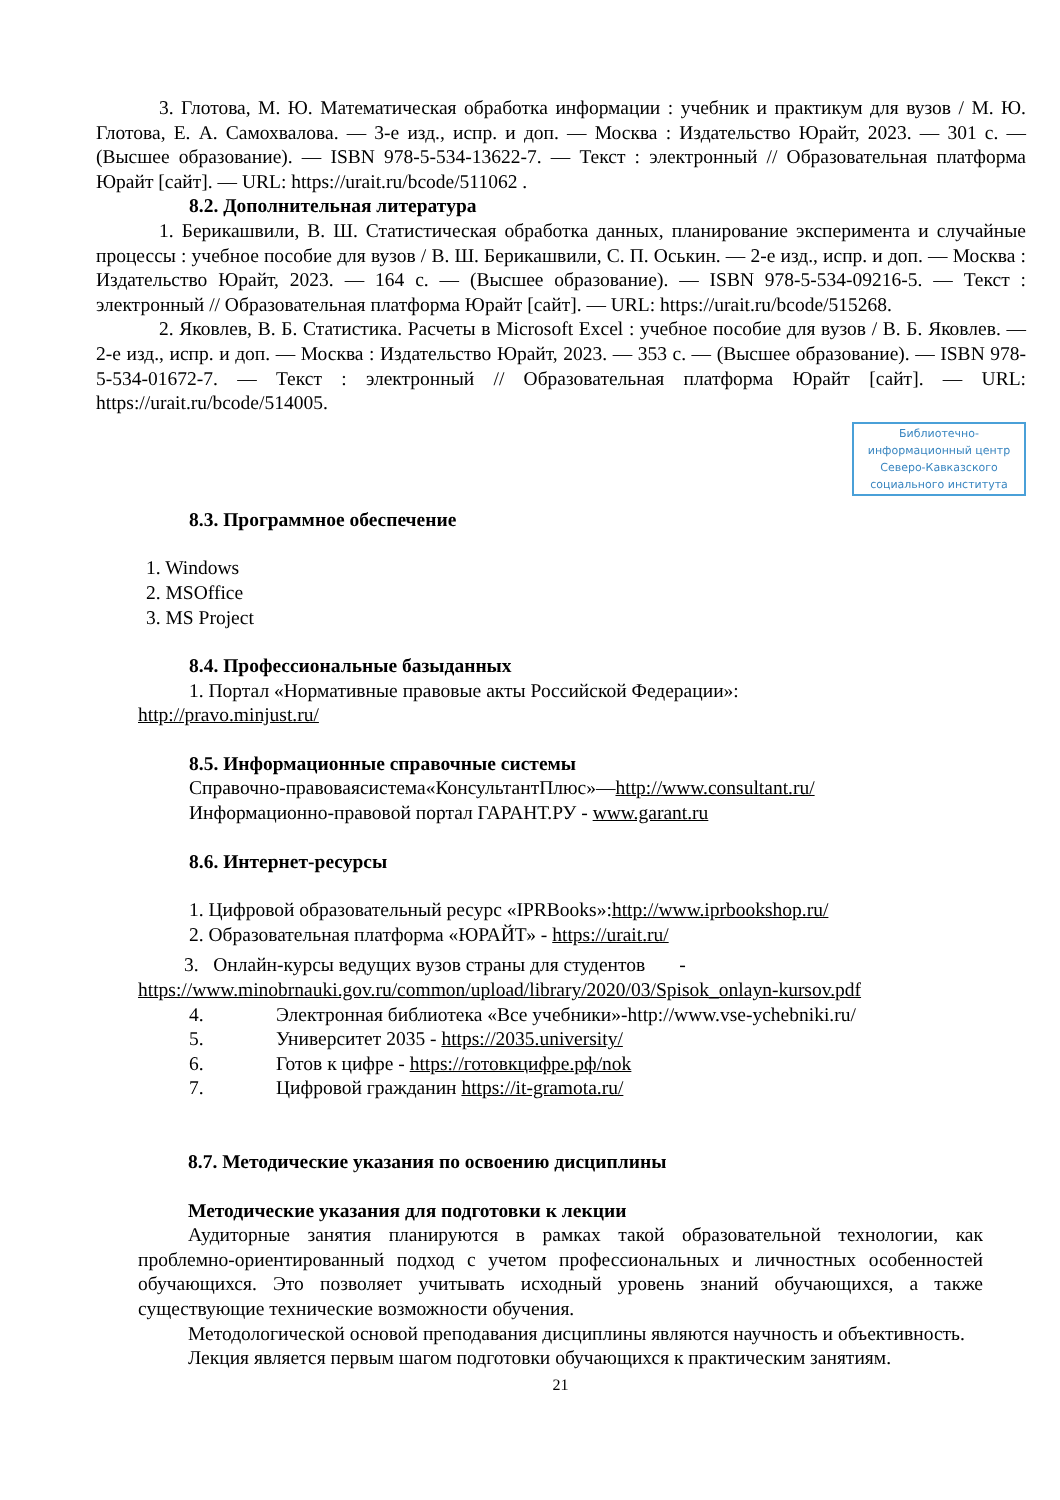3. Глотова, М. Ю. Математическая обработка информации : учебник и практикум для вузов / М. Ю. Глотова, Е. А. Самохвалова. — 3-е изд., испр. и доп. — Москва : Издательство Юрайт, 2023. — 301 с. — (Высшее образование). — ISBN 978-5-534-13622-7. — Текст : электронный // Образовательная платформа Юрайт [сайт]. — URL: https://urait.ru/bcode/511062 .
8.2. Дополнительная литература
1. Берикашвили, В. Ш. Статистическая обработка данных, планирование эксперимента и случайные процессы : учебное пособие для вузов / В. Ш. Берикашвили, С. П. Оськин. — 2-е изд., испр. и доп. — Москва : Издательство Юрайт, 2023. — 164 с. — (Высшее образование). — ISBN 978-5-534-09216-5. — Текст : электронный // Образовательная платформа Юрайт [сайт]. — URL: https://urait.ru/bcode/515268.
2. Яковлев, В. Б. Статистика. Расчеты в Microsoft Excel : учебное пособие для вузов / В. Б. Яковлев. — 2-е изд., испр. и доп. — Москва : Издательство Юрайт, 2023. — 353 с. — (Высшее образование). — ISBN 978-5-534-01672-7. — Текст : электронный // Образовательная платформа Юрайт [сайт]. — URL: https://urait.ru/bcode/514005.
Библиотечно-информационный центр Северо-Кавказского социального института
8.3. Программное обеспечение
1. Windows
2. MSOffice
3. MS Project
8.4. Профессиональные базыданных
1. Портал «Нормативные правовые акты Российской Федерации»:
http://pravo.minjust.ru/
8.5. Информационные справочные системы
Справочно-правоваясистема«КонсультантПлюс»—http://www.consultant.ru/
Информационно-правовой портал ГАРАНТ.РУ - www.garant.ru
8.6. Интернет-ресурсы
1. Цифровой образовательный ресурс «IPRBooks»:http://www.iprbookshop.ru/
2. Образовательная платформа «ЮРАЙТ» - https://urait.ru/
3. Онлайн-курсы ведущих вузов страны для студентов -
https://www.minobrnauki.gov.ru/common/upload/library/2020/03/Spisok_onlayn-kursov.pdf
4. Электронная библиотека «Все учебники»-http://www.vse-ychebniki.ru/
5. Университет 2035 - https://2035.university/
6. Готов к цифре - https://готовкцифре.рф/nok
7. Цифровой гражданин https://it-gramota.ru/
8.7. Методические указания по освоению дисциплины
Методические указания для подготовки к лекции
Аудиторные занятия планируются в рамках такой образовательной технологии, как проблемно-ориентированный подход с учетом профессиональных и личностных особенностей обучающихся. Это позволяет учитывать исходный уровень знаний обучающихся, а также существующие технические возможности обучения.
Методологической основой преподавания дисциплины являются научность и объективность.
Лекция является первым шагом подготовки обучающихся к практическим занятиям.
21